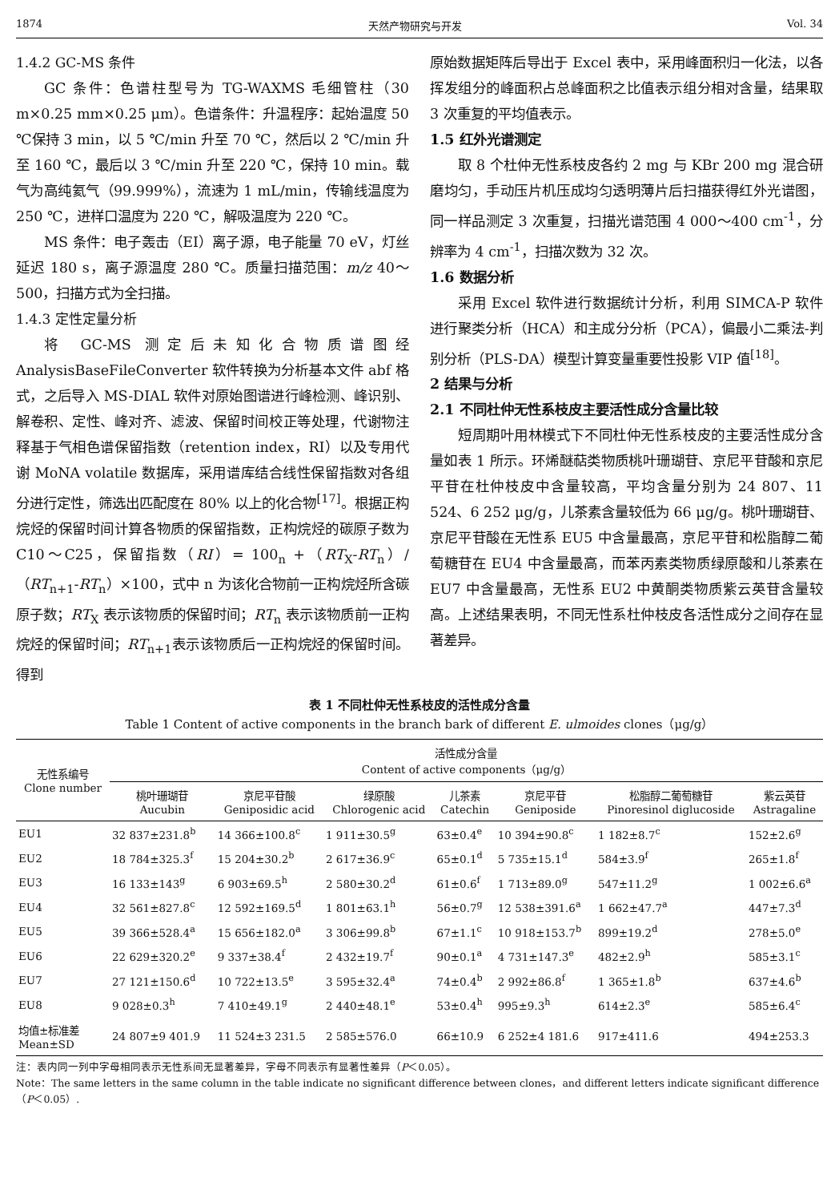1874 天然产物研究与开发 Vol. 34
1.4.2 GC-MS 条件
GC 条件：色谱柱型号为 TG-WAXMS 毛细管柱（30 m×0.25 mm×0.25 μm）。色谱条件：升温程序：起始温度 50 ℃保持 3 min，以 5 ℃/min 升至 70 ℃，然后以 2 ℃/min 升至 160 ℃，最后以 3 ℃/min 升至 220 ℃，保持 10 min。载气为高纯氦气（99.999%），流速为 1 mL/min，传输线温度为 250 ℃，进样口温度为 220 ℃，解吸温度为 220 ℃。
MS 条件：电子轰击（EI）离子源，电子能量 70 eV，灯丝延迟 180 s，离子源温度 280 ℃。质量扫描范围：m/z 40～500，扫描方式为全扫描。
1.4.3 定性定量分析
将 GC-MS 测定后未知化合物质谱图经 AnalysisBaseFileConverter 软件转换为分析基本文件 abf 格式，之后导入 MS-DIAL 软件对原始图谱进行峰检测、峰识别、解卷积、定性、峰对齐、滤波、保留时间校正等处理，代谢物注释基于气相色谱保留指数（retention index，RI）以及专用代谢 MoNA volatile 数据库，采用谱库结合线性保留指数对各组分进行定性，筛选出匹配度在 80% 以上的化合物<sup>[17]</sup>。根据正构烷烃的保留时间计算各物质的保留指数，正构烷烃的碳原子数为 C10～C25，保留指数（RI）= 100<sub>n</sub> +（RT<sub>X</sub>-RT<sub>n</sub>）/（RT<sub>n+1</sub>-RT<sub>n</sub>）×100，式中 n 为该化合物前一正构烷烃所含碳原子数；RT<sub>X</sub> 表示该物质的保留时间；RT<sub>n</sub> 表示该物质前一正构烷烃的保留时间；RT<sub>n+1</sub>表示该物质后一正构烷烃的保留时间。得到
原始数据矩阵后导出于 Excel 表中，采用峰面积归一化法，以各挥发组分的峰面积占总峰面积之比值表示组分相对含量，结果取 3 次重复的平均值表示。
1.5 红外光谱测定
取 8 个杜仲无性系枝皮各约 2 mg 与 KBr 200 mg 混合研磨均匀，手动压片机压成均匀透明薄片后扫描获得红外光谱图，同一样品测定 3 次重复，扫描光谱范围 4 000～400 cm<sup>-1</sup>，分辨率为 4 cm<sup>-1</sup>，扫描次数为 32 次。
1.6 数据分析
采用 Excel 软件进行数据统计分析，利用 SIMCA-P 软件进行聚类分析（HCA）和主成分分析（PCA），偏最小二乘法-判别分析（PLS-DA）模型计算变量重要性投影 VIP 值<sup>[18]</sup>。
2 结果与分析
2.1 不同杜仲无性系枝皮主要活性成分含量比较
短周期叶用林模式下不同杜仲无性系枝皮的主要活性成分含量如表 1 所示。环烯醚萜类物质桃叶珊瑚苷、京尼平苷酸和京尼平苷在杜仲枝皮中含量较高，平均含量分别为 24 807、11 524、6 252 μg/g，儿茶素含量较低为 66 μg/g。桃叶珊瑚苷、京尼平苷酸在无性系 EU5 中含量最高，京尼平苷和松脂醇二葡萄糖苷在 EU4 中含量最高，而苯丙素类物质绿原酸和儿茶素在 EU7 中含量最高，无性系 EU2 中黄酮类物质紫云英苷含量较高。上述结果表明，不同无性系杜仲枝皮各活性成分之间存在显著差异。
表 1 不同杜仲无性系枝皮的活性成分含量
Table 1 Content of active components in the branch bark of different E. ulmoides clones（μg/g）
| 无性系编号 Clone number | 活性成分含量 Content of active components（μg/g） | | | | | | |
| --- | --- | --- | --- | --- | --- | --- | --- |
| | 桃叶珊瑚苷 Aucubin | 京尼平苷酸 Geniposidic acid | 绿原酸 Chlorogenic acid | 儿茶素 Catechin | 京尼平苷 Geniposide | 松脂醇二葡萄糖苷 Pinoresinol diglucoside | 紫云英苷 Astragaline |
| EU1 | 32 837±231.8<sup>b</sup> | 14 366±100.8<sup>c</sup> | 1 911±30.5<sup>g</sup> | 63±0.4<sup>e</sup> | 10 394±90.8<sup>c</sup> | 1 182±8.7<sup>c</sup> | 152±2.6<sup>g</sup> |
| EU2 | 18 784±325.3<sup>f</sup> | 15 204±30.2<sup>b</sup> | 2 617±36.9<sup>c</sup> | 65±0.1<sup>d</sup> | 5 735±15.1<sup>d</sup> | 584±3.9<sup>f</sup> | 265±1.8<sup>f</sup> |
| EU3 | 16 133±143<sup>g</sup> | 6 903±69.5<sup>h</sup> | 2 580±30.2<sup>d</sup> | 61±0.6<sup>f</sup> | 1 713±89.0<sup>g</sup> | 547±11.2<sup>g</sup> | 1 002±6.6<sup>a</sup> |
| EU4 | 32 561±827.8<sup>c</sup> | 12 592±169.5<sup>d</sup> | 1 801±63.1<sup>h</sup> | 56±0.7<sup>g</sup> | 12 538±391.6<sup>a</sup> | 1 662±47.7<sup>a</sup> | 447±7.3<sup>d</sup> |
| EU5 | 39 366±528.4<sup>a</sup> | 15 656±182.0<sup>a</sup> | 3 306±99.8<sup>b</sup> | 67±1.1<sup>c</sup> | 10 918±153.7<sup>b</sup> | 899±19.2<sup>d</sup> | 278±5.0<sup>e</sup> |
| EU6 | 22 629±320.2<sup>e</sup> | 9 337±38.4<sup>f</sup> | 2 432±19.7<sup>f</sup> | 90±0.1<sup>a</sup> | 4 731±147.3<sup>e</sup> | 482±2.9<sup>h</sup> | 585±3.1<sup>c</sup> |
| EU7 | 27 121±150.6<sup>d</sup> | 10 722±13.5<sup>e</sup> | 3 595±32.4<sup>a</sup> | 74±0.4<sup>b</sup> | 2 992±86.8<sup>f</sup> | 1 365±1.8<sup>b</sup> | 637±4.6<sup>b</sup> |
| EU8 | 9 028±0.3<sup>h</sup> | 7 410±49.1<sup>g</sup> | 2 440±48.1<sup>e</sup> | 53±0.4<sup>h</sup> | 995±9.3<sup>h</sup> | 614±2.3<sup>e</sup> | 585±6.4<sup>c</sup> |
| 均值±标准差 Mean±SD | 24 807±9 401.9 | 11 524±3 231.5 | 2 585±576.0 | 66±10.9 | 6 252±4 181.6 | 917±411.6 | 494±253.3 |
注：表内同一列中字母相同表示无性系间无显著差异，字母不同表示有显著性差异（P＜0.05）。
Note：The same letters in the same column in the table indicate no significant difference between clones，and different letters indicate significant difference（P＜0.05）.